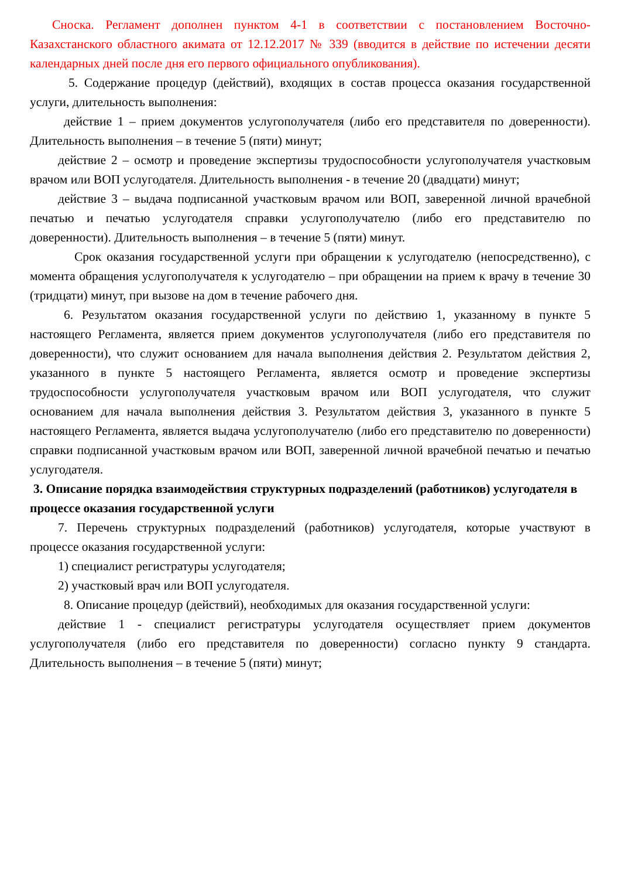Сноска. Регламент дополнен пунктом 4-1 в соответствии с постановлением Восточно-Казахстанского областного акимата от 12.12.2017 № 339 (вводится в действие по истечении десяти календарных дней после дня его первого официального опубликования).
5. Содержание процедур (действий), входящих в состав процесса оказания государственной услуги, длительность выполнения:
действие 1 – прием документов услугополучателя (либо его представителя по доверенности). Длительность выполнения – в течение 5 (пяти) минут;
действие 2 – осмотр и проведение экспертизы трудоспособности услугополучателя участковым врачом или ВОП услугодателя. Длительность выполнения - в течение 20 (двадцати) минут;
действие 3 – выдача подписанной участковым врачом или ВОП, заверенной личной врачебной печатью и печатью услугодателя справки услугополучателю (либо его представителю по доверенности). Длительность выполнения – в течение 5 (пяти) минут.
Срок оказания государственной услуги при обращении к услугодателю (непосредственно), с момента обращения услугополучателя к услугодателю – при обращении на прием к врачу в течение 30 (тридцати) минут, при вызове на дом в течение рабочего дня.
6. Результатом оказания государственной услуги по действию 1, указанному в пункте 5 настоящего Регламента, является прием документов услугополучателя (либо его представителя по доверенности), что служит основанием для начала выполнения действия 2. Результатом действия 2, указанного в пункте 5 настоящего Регламента, является осмотр и проведение экспертизы трудоспособности услугополучателя участковым врачом или ВОП услугодателя, что служит основанием для начала выполнения действия 3. Результатом действия 3, указанного в пункте 5 настоящего Регламента, является выдача услугополучателю (либо его представителю по доверенности) справки подписанной участковым врачом или ВОП, заверенной личной врачебной печатью и печатью услугодателя.
3. Описание порядка взаимодействия структурных подразделений (работников) услугодателя в процессе оказания государственной услуги
7. Перечень структурных подразделений (работников) услугодателя, которые участвуют в процессе оказания государственной услуги:
1) специалист регистратуры услугодателя;
2) участковый врач или ВОП услугодателя.
8. Описание процедур (действий), необходимых для оказания государственной услуги:
действие 1 - специалист регистратуры услугодателя осуществляет прием документов услугополучателя (либо его представителя по доверенности) согласно пункту 9 стандарта. Длительность выполнения – в течение 5 (пяти) минут;